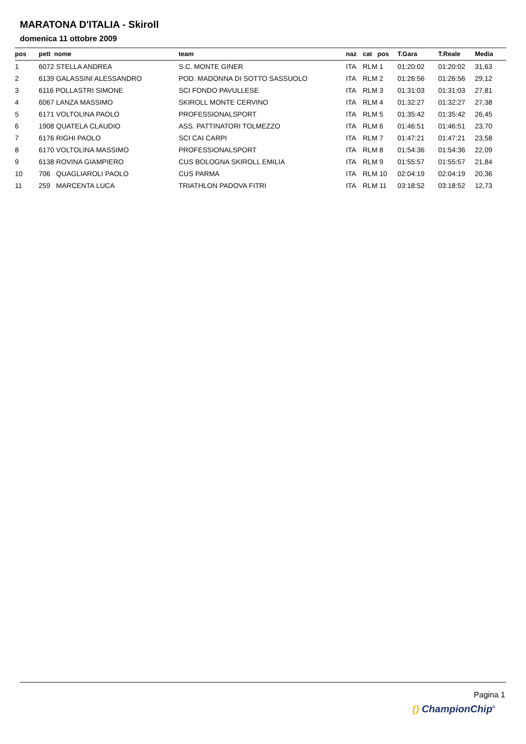MARATONA D'ITALIA - Skiroll
domenica 11 ottobre 2009
| pos | pett nome | team | naz | cat pos | T.Gara | T.Reale | Media |
| --- | --- | --- | --- | --- | --- | --- | --- |
| 1 | 6072 STELLA ANDREA | S.C. MONTE GINER | ITA | RLM 1 | 01:20:02 | 01:20:02 | 31,63 |
| 2 | 6139 GALASSINI ALESSANDRO | POD. MADONNA DI SOTTO SASSUOLO | ITA | RLM 2 | 01:26:56 | 01:26:56 | 29,12 |
| 3 | 6116 POLLASTRI SIMONE | SCI FONDO PAVULLESE | ITA | RLM 3 | 01:31:03 | 01:31:03 | 27,81 |
| 4 | 6067 LANZA MASSIMO | SKIROLL MONTE CERVINO | ITA | RLM 4 | 01:32:27 | 01:32:27 | 27,38 |
| 5 | 6171 VOLTOLINA PAOLO | PROFESSIONALSPORT | ITA | RLM 5 | 01:35:42 | 01:35:42 | 26,45 |
| 6 | 1908 QUATELA CLAUDIO | ASS. PATTINATORI TOLMEZZO | ITA | RLM 6 | 01:46:51 | 01:46:51 | 23,70 |
| 7 | 6176 RIGHI PAOLO | SCI CAI CARPI | ITA | RLM 7 | 01:47:21 | 01:47:21 | 23,58 |
| 8 | 6170 VOLTOLINA MASSIMO | PROFESSIONALSPORT | ITA | RLM 8 | 01:54:36 | 01:54:36 | 22,09 |
| 9 | 6138 ROVINA GIAMPIERO | CUS BOLOGNA SKIROLL EMILIA | ITA | RLM 9 | 01:55:57 | 01:55:57 | 21,84 |
| 10 | 706 QUAGLIAROLI PAOLO | CUS PARMA | ITA | RLM 10 | 02:04:19 | 02:04:19 | 20,36 |
| 11 | 259 MARCENTA LUCA | TRIATHLON PADOVA FITRI | ITA | RLM 11 | 03:18:52 | 03:18:52 | 12,73 |
Pagina 1
() ChampionChip<sup>®</sup>